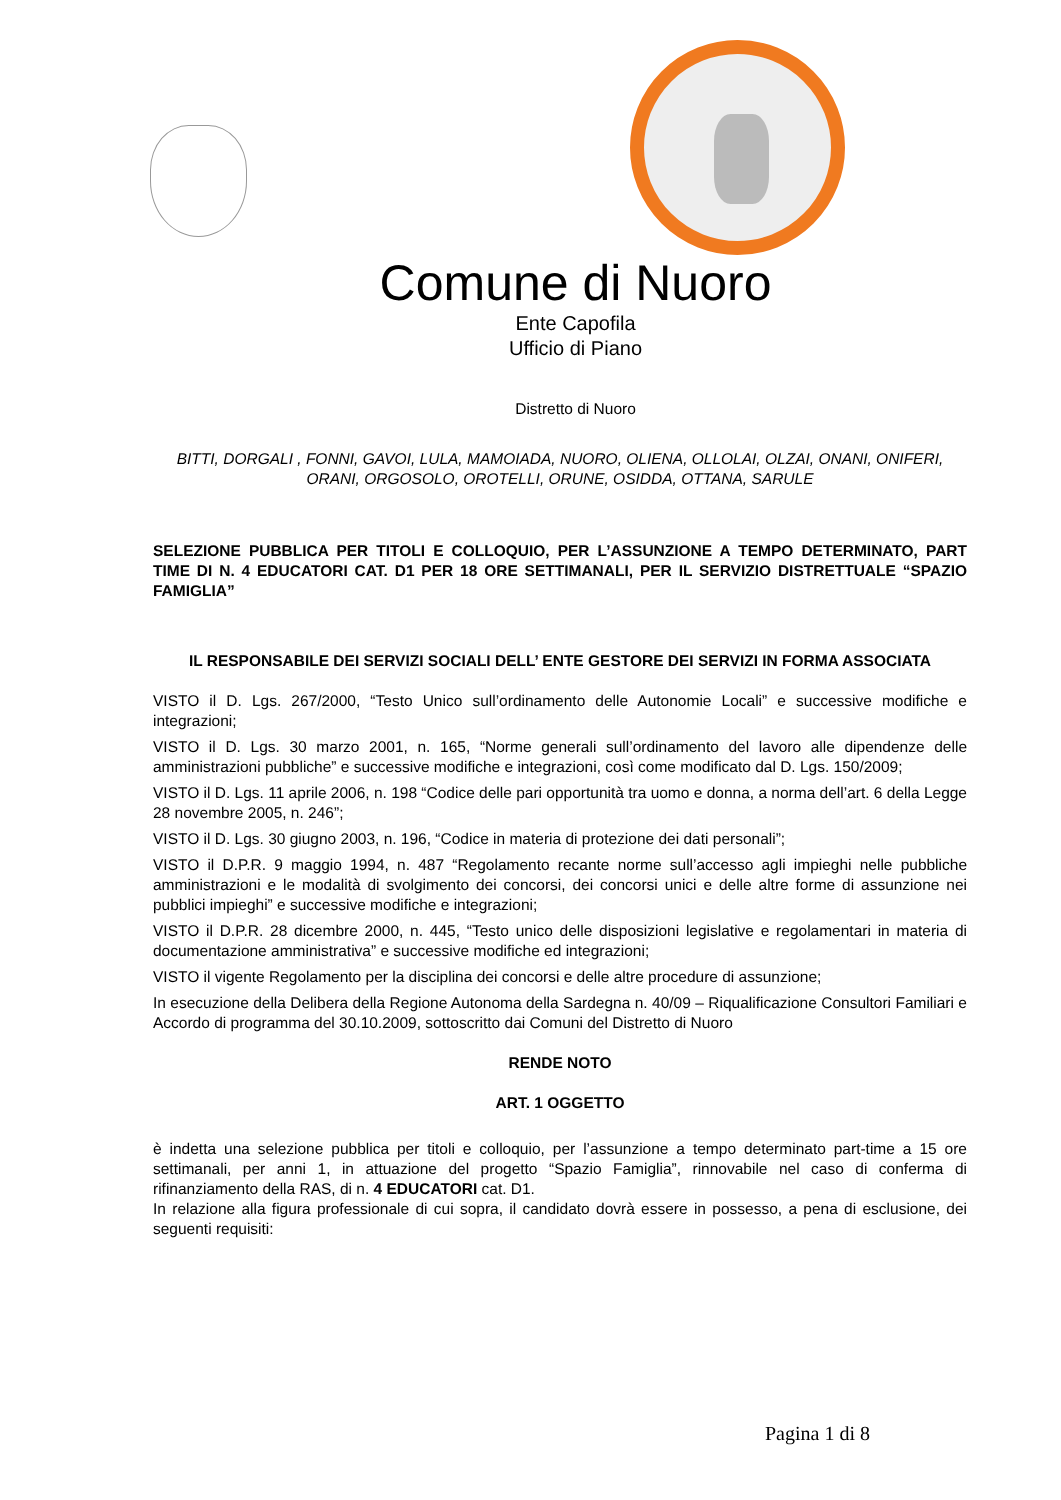Comune di Nuoro
Ente Capofila
Ufficio di Piano
Distretto di Nuoro
BITTI, DORGALI , FONNI, GAVOI, LULA, MAMOIADA, NUORO, OLIENA, OLLOLAI, OLZAI, ONANI, ONIFERI, ORANI, ORGOSOLO, OROTELLI, ORUNE, OSIDDA, OTTANA, SARULE
SELEZIONE PUBBLICA PER TITOLI E COLLOQUIO, PER L’ASSUNZIONE A TEMPO DETERMINATO, PART TIME DI N. 4 EDUCATORI CAT. D1 PER 18 ORE SETTIMANALI, PER IL SERVIZIO DISTRETTUALE “SPAZIO FAMIGLIA”
IL RESPONSABILE DEI SERVIZI SOCIALI DELL’ ENTE GESTORE DEI SERVIZI IN FORMA ASSOCIATA
VISTO il D. Lgs. 267/2000, “Testo Unico sull’ordinamento delle Autonomie Locali” e successive modifiche e integrazioni;
VISTO il D. Lgs. 30 marzo 2001, n. 165, “Norme generali sull’ordinamento del lavoro alle dipendenze delle amministrazioni pubbliche” e successive modifiche e integrazioni, così come modificato dal D. Lgs. 150/2009;
VISTO il D. Lgs. 11 aprile 2006, n. 198 “Codice delle pari opportunità tra uomo e donna, a norma dell’art. 6 della Legge 28 novembre 2005, n. 246”;
VISTO il D. Lgs. 30 giugno 2003, n. 196, “Codice in materia di protezione dei dati personali”;
VISTO il D.P.R. 9 maggio 1994, n. 487 “Regolamento recante norme sull’accesso agli impieghi nelle pubbliche amministrazioni e le modalità di svolgimento dei concorsi, dei concorsi unici e delle altre forme di assunzione nei pubblici impieghi” e successive modifiche e integrazioni;
VISTO il D.P.R. 28 dicembre 2000, n. 445, “Testo unico delle disposizioni legislative e regolamentari in materia di documentazione amministrativa” e successive modifiche ed integrazioni;
VISTO il vigente Regolamento per la disciplina dei concorsi e delle altre procedure di assunzione;
In esecuzione della Delibera della Regione Autonoma della Sardegna n. 40/09 – Riqualificazione Consultori Familiari e Accordo di programma del 30.10.2009, sottoscritto dai Comuni del Distretto di Nuoro
RENDE NOTO
ART. 1 OGGETTO
è indetta una selezione pubblica per titoli e colloquio, per l’assunzione a tempo determinato part-time a 15 ore settimanali, per anni 1, in attuazione del progetto “Spazio Famiglia”, rinnovabile nel caso di conferma di rifinanziamento della RAS, di n. 4 EDUCATORI cat. D1.
In relazione alla figura professionale di cui sopra, il candidato dovrà essere in possesso, a pena di esclusione, dei seguenti requisiti:
Pagina 1 di 8